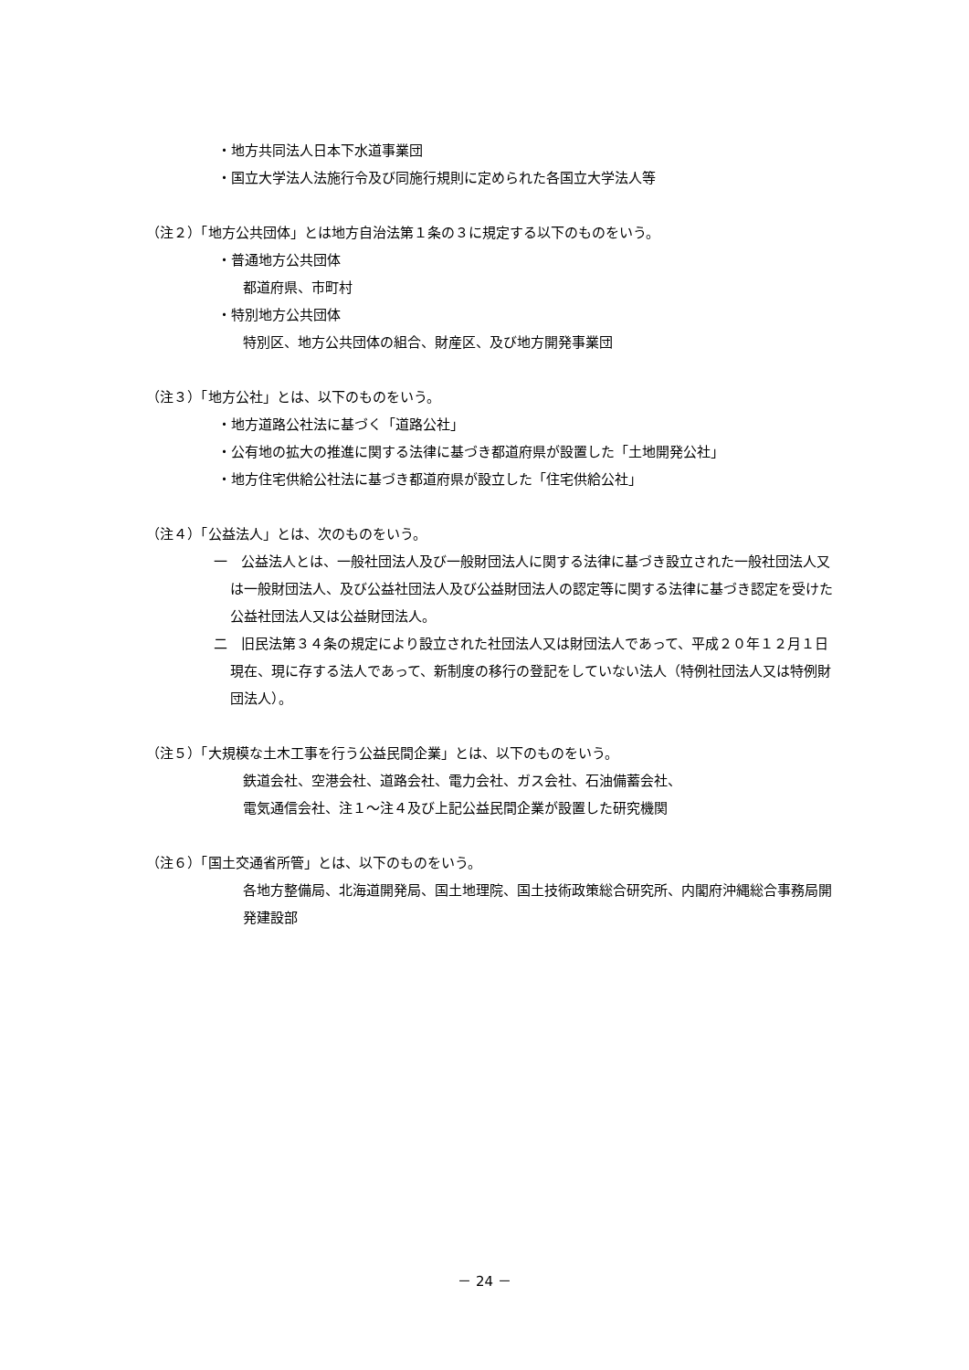・地方共同法人日本下水道事業団
・国立大学法人法施行令及び同施行規則に定められた各国立大学法人等
（注２）「地方公共団体」とは地方自治法第１条の３に規定する以下のものをいう。
・普通地方公共団体
都道府県、市町村
・特別地方公共団体
特別区、地方公共団体の組合、財産区、及び地方開発事業団
（注３）「地方公社」とは、以下のものをいう。
・地方道路公社法に基づく「道路公社」
・公有地の拡大の推進に関する法律に基づき都道府県が設置した「土地開発公社」
・地方住宅供給公社法に基づき都道府県が設立した「住宅供給公社」
（注４）「公益法人」とは、次のものをいう。
一　公益法人とは、一般社団法人及び一般財団法人に関する法律に基づき設立された一般社団法人又は一般財団法人、及び公益社団法人及び公益財団法人の認定等に関する法律に基づき認定を受けた公益社団法人又は公益財団法人。
二　旧民法第３４条の規定により設立された社団法人又は財団法人であって、平成２０年１２月１日現在、現に存する法人であって、新制度の移行の登記をしていない法人（特例社団法人又は特例財団法人）。
（注５）「大規模な土木工事を行う公益民間企業」とは、以下のものをいう。
鉄道会社、空港会社、道路会社、電力会社、ガス会社、石油備蓄会社、
電気通信会社、注１～注４及び上記公益民間企業が設置した研究機関
（注６）「国土交通省所管」とは、以下のものをいう。
各地方整備局、北海道開発局、国土地理院、国土技術政策総合研究所、内閣府沖縄総合事務局開発建設部
－ 24 －